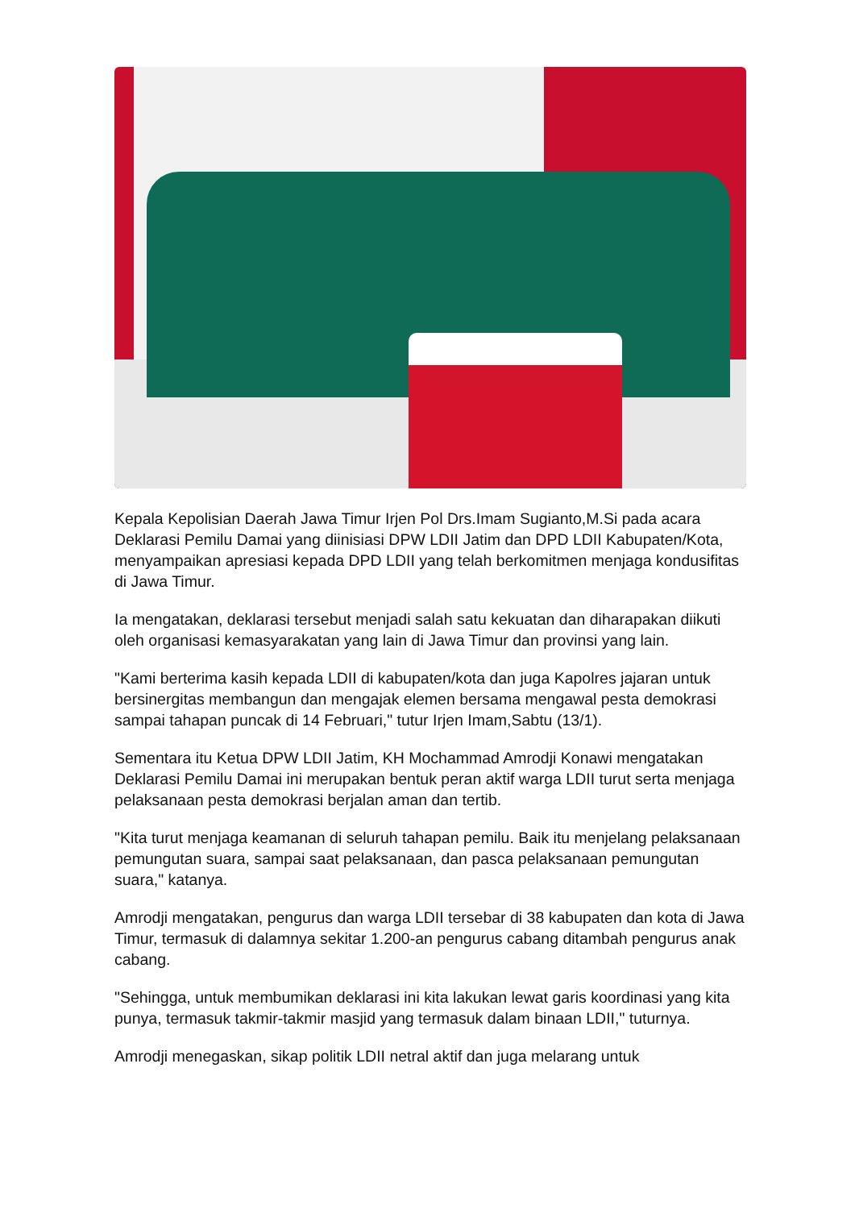Kepala Kepolisian Daerah Jawa Timur Irjen Pol Drs.Imam Sugianto,M.Si pada acara Deklarasi Pemilu Damai yang diinisiasi DPW LDII Jatim dan DPD LDII Kabupaten/Kota, menyampaikan apresiasi kepada DPD LDII yang telah berkomitmen menjaga kondusifitas di Jawa Timur.
Ia mengatakan, deklarasi tersebut menjadi salah satu kekuatan dan diharapakan diikuti oleh organisasi kemasyarakatan yang lain di Jawa Timur dan provinsi yang lain.
"Kami berterima kasih kepada LDII di kabupaten/kota dan juga Kapolres jajaran untuk bersinergitas membangun dan mengajak elemen bersama mengawal pesta demokrasi sampai tahapan puncak di 14 Februari," tutur Irjen Imam,Sabtu (13/1).
Sementara itu Ketua DPW LDII Jatim, KH Mochammad Amrodji Konawi mengatakan Deklarasi Pemilu Damai ini merupakan bentuk peran aktif warga LDII turut serta menjaga pelaksanaan pesta demokrasi berjalan aman dan tertib.
"Kita turut menjaga keamanan di seluruh tahapan pemilu. Baik itu menjelang pelaksanaan pemungutan suara, sampai saat pelaksanaan, dan pasca pelaksanaan pemungutan suara," katanya.
Amrodji mengatakan, pengurus dan warga LDII tersebar di 38 kabupaten dan kota di Jawa Timur, termasuk di dalamnya sekitar 1.200-an pengurus cabang ditambah pengurus anak cabang.
"Sehingga, untuk membumikan deklarasi ini kita lakukan lewat garis koordinasi yang kita punya, termasuk takmir-takmir masjid yang termasuk dalam binaan LDII," tuturnya.
Amrodji menegaskan, sikap politik LDII netral aktif dan juga melarang untuk